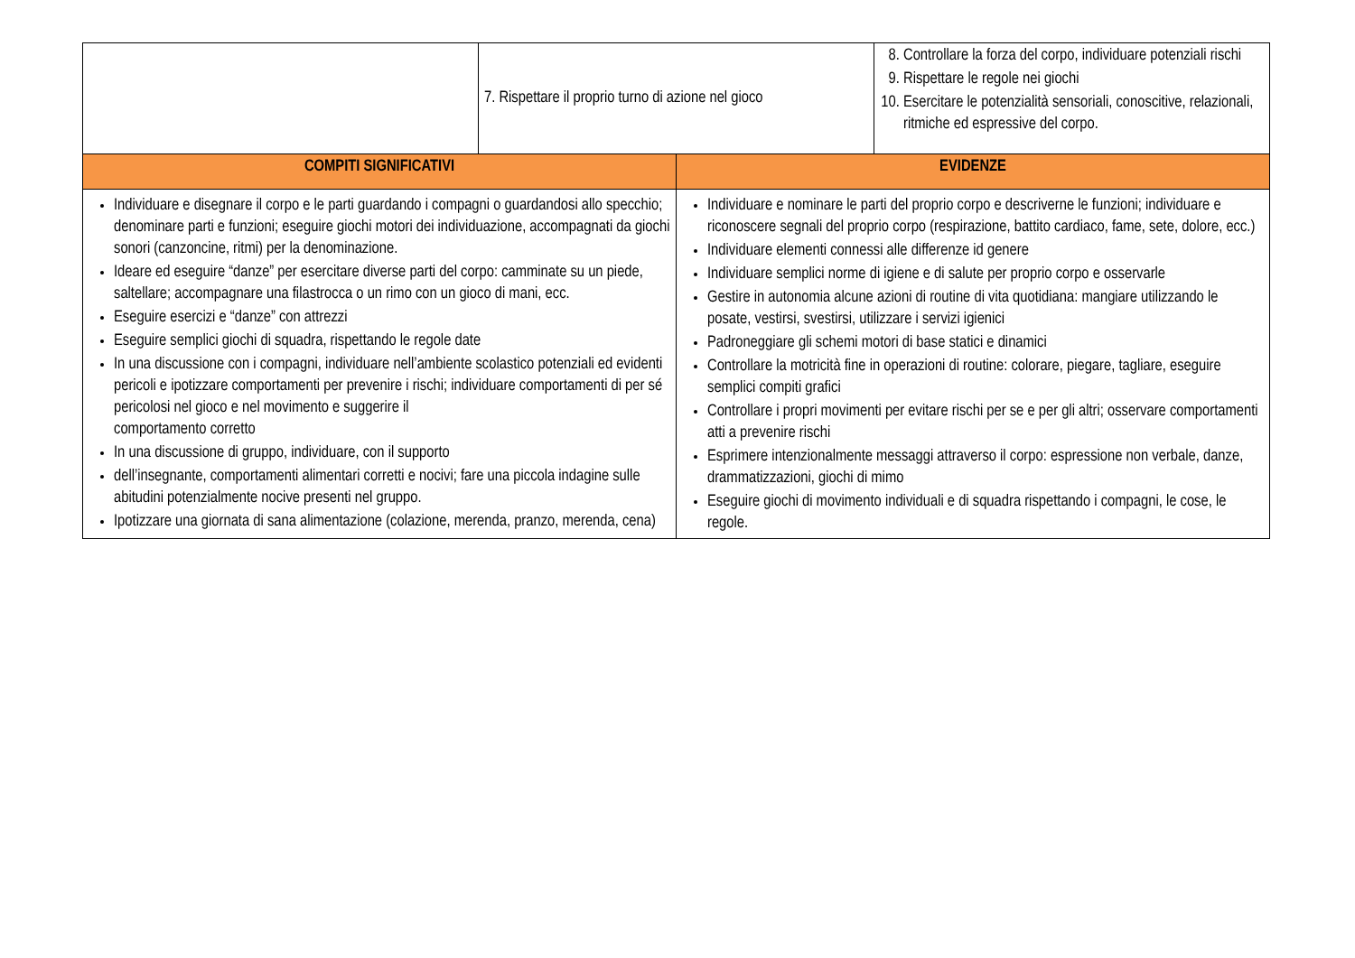| | 7. Rispettare il proprio turno di azione nel gioco | 8. Controllare la forza del corpo, individuare potenziali rischi 9. Rispettare le regole nei giochi 10. Esercitare le potenzialità sensoriali, conoscitive, relazionali, ritmiche ed espressive del corpo. |
| COMPITI SIGNIFICATIVI | EVIDENZE |
| --- | --- |
| Individuare e disegnare il corpo e le parti guardando i compagni o guardandosi allo specchio; denominare parti e funzioni; eseguire giochi motori dei individuazione, accompagnati da giochi sonori (canzoncine, ritmi) per la denominazione. Ideare ed eseguire “danze” per esercitare diverse parti del corpo: camminate su un piede, saltellare; accompagnare una filastrocca o un rimo con un gioco di mani, ecc. Eseguire esercizi e “danze” con attrezzi Eseguire semplici giochi di squadra, rispettando le regole date In una discussione con i compagni, individuare nell’ambiente scolastico potenziali ed evidenti pericoli e ipotizzare comportamenti per prevenire i rischi; individuare comportamenti di per sé pericolosi nel gioco e nel movimento e suggerire il comportamento corretto In una discussione di gruppo, individuare, con il supporto dell’insegnante, comportamenti alimentari corretti e nocivi; fare una piccola indagine sulle abitudini potenzialmente nocive presenti nel gruppo. Ipotizzare una giornata di sana alimentazione (colazione, merenda, pranzo, merenda, cena) | Individuare e nominare le parti del proprio corpo e descriverne le funzioni; individuare e riconoscere segnali del proprio corpo (respirazione, battito cardiaco, fame, sete, dolore, ecc.) Individuare elementi connessi alle differenze id genere Individuare semplici norme di igiene e di salute per proprio corpo e osservarle Gestire in autonomia alcune azioni di routine di vita quotidiana: mangiare utilizzando le posate, vestirsi, svestirsi, utilizzare i servizi igienici Padroneggiare gli schemi motori di base statici e dinamici Controllare la motricità fine in operazioni di routine: colorare, piegare, tagliare, eseguire semplici compiti grafici Controllare i propri movimenti per evitare rischi per se e per gli altri; osservare comportamenti atti a prevenire rischi Esprimere intenzionalmente messaggi attraverso il corpo: espressione non verbale, danze, drammatizzazioni, giochi di mimo Eseguire giochi di movimento individuali e di squadra rispettando i compagni, le cose, le regole. |